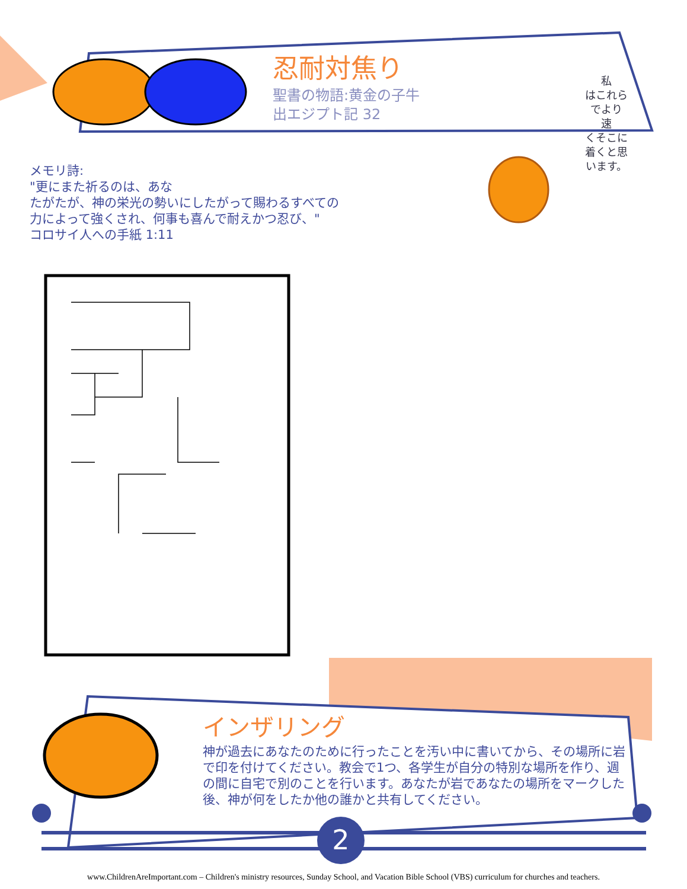忍耐対焦り
聖書の物語:黄金の子牛
出エジプト記 32
私
はこれら
でより
速
くそこに
着くと思
います。
メモリ詩:
"更にまた祈るのは、あな
たがたが、神の栄光の勢いにしたがって賜わるすべての
力によって強くされ、何事も喜んで耐えかつ忍び、"
コロサイ人への手紙 1:11
インザリング
神が過去にあなたのために行ったことを汚い中に書いてから、その場所に岩で印を付けてください。教会で1つ、各学生が自分の特別な場所を作り、週の間に自宅で別のことを行います。あなたが岩であなたの場所をマークした後、神が何をしたか他の誰かと共有してください。
2
www.ChildrenAreImportant.com – Children's ministry resources, Sunday School, and Vacation Bible School (VBS) curriculum for churches and teachers.